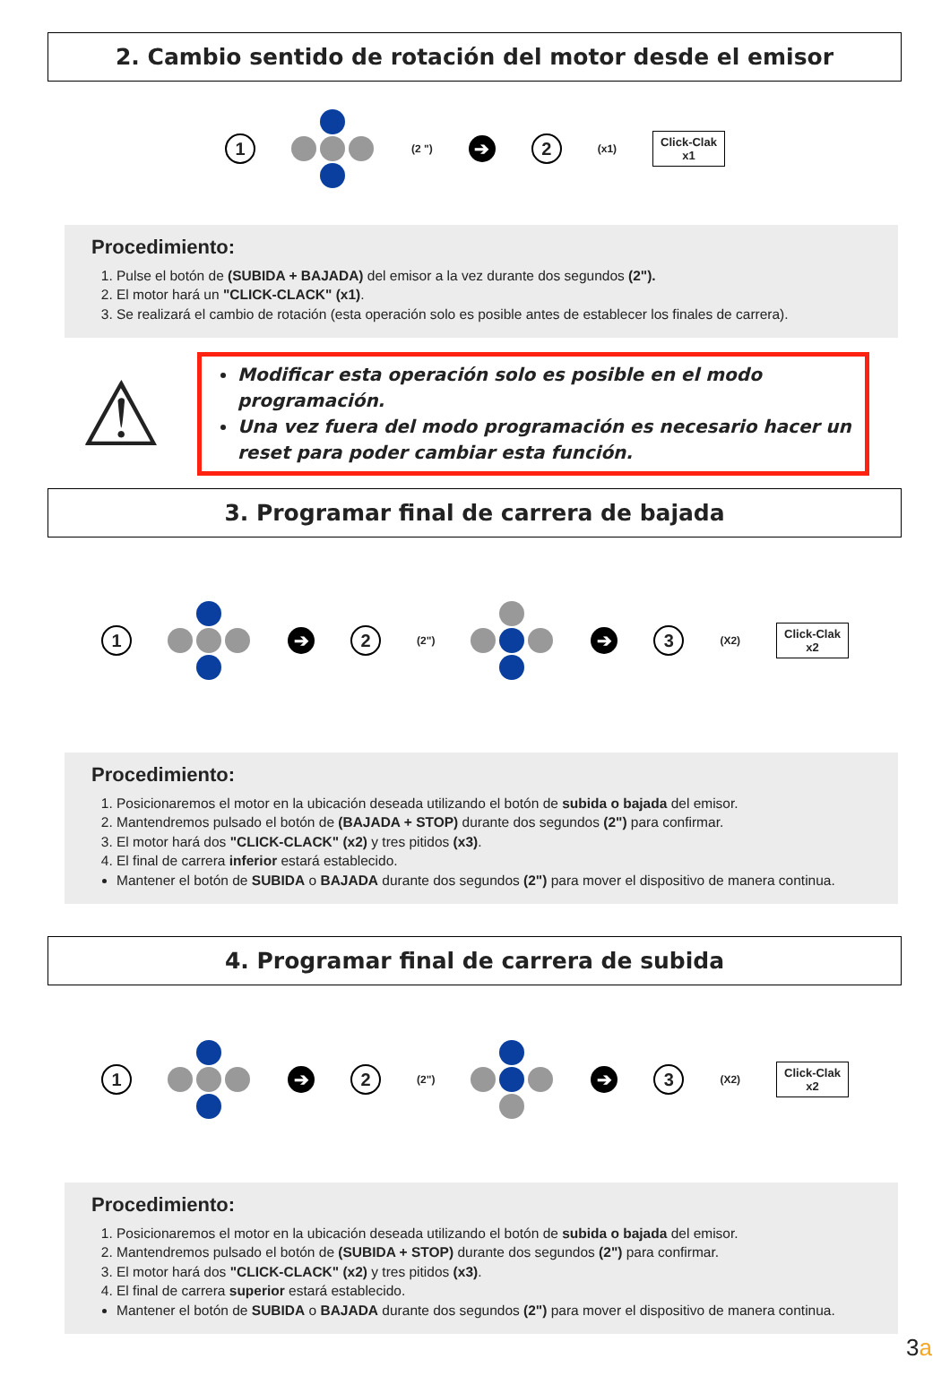2. Cambio sentido de rotación del motor desde el emisor
1
(2 ") ➔ 2 (x1)
Click-Clak
x1
Procedimiento:
1. Pulse el botón de (SUBIDA + BAJADA) del emisor a la vez durante dos segundos (2").
2. El motor hará un "CLICK-CLACK" (x1).
3. Se realizará el cambio de rotación (esta operación solo es posible antes de establecer los finales de carrera).
⚠
Modificar esta operación solo es posible en el modo programación.
Una vez fuera del modo programación es necesario hacer un reset para poder cambiar esta función.
3. Programar final de carrera de bajada
1 ➔ 2 (2")
➔ 3 (X2)
Click-Clak
x2
Procedimiento:
1. Posicionaremos el motor en la ubicación deseada utilizando el botón de subida o bajada del emisor.
2. Mantendremos pulsado el botón de (BAJADA + STOP) durante dos segundos (2") para confirmar.
3. El motor hará dos "CLICK-CLACK" (x2) y tres pitidos (x3).
4. El final de carrera inferior estará establecido.
Mantener el botón de SUBIDA o BAJADA durante dos segundos (2") para mover el dispositivo de manera continua.
4. Programar final de carrera de subida
1 ➔ 2 (2")
➔ 3 (X2)
Click-Clak
x2
Procedimiento:
1. Posicionaremos el motor en la ubicación deseada utilizando el botón de subida o bajada del emisor.
2. Mantendremos pulsado el botón de (SUBIDA + STOP) durante dos segundos (2") para confirmar.
3. El motor hará dos "CLICK-CLACK" (x2) y tres pitidos (x3).
4. El final de carrera superior estará establecido.
Mantener el botón de SUBIDA o BAJADA durante dos segundos (2") para mover el dispositivo de manera continua.
3a